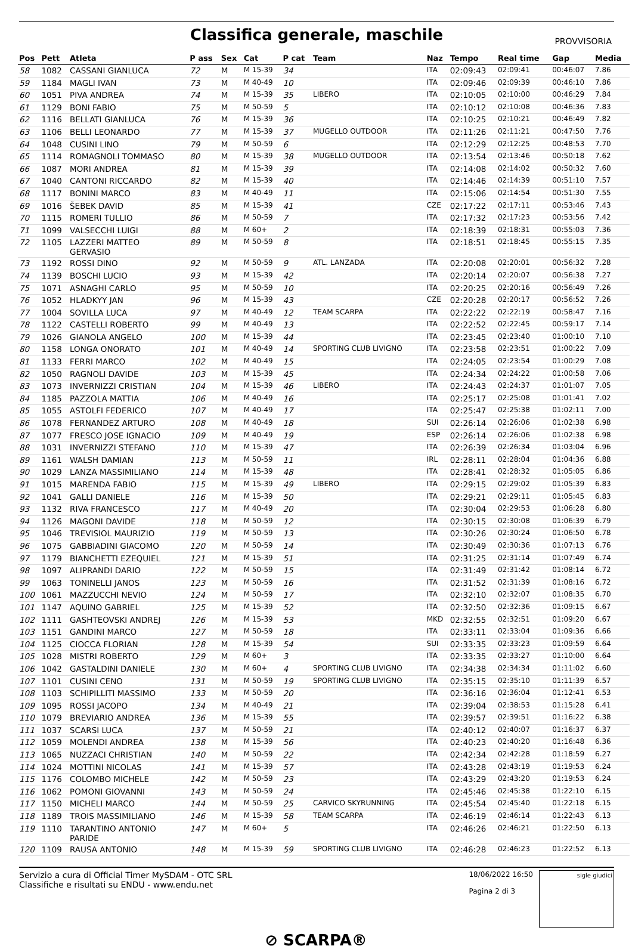Classifica generale, maschile
PROVVISORIA
| Pos | Pett | Atleta | P ass | Sex | Cat | P cat | Team | Naz | Tempo | Real time | Gap | Media |
| --- | --- | --- | --- | --- | --- | --- | --- | --- | --- | --- | --- | --- |
| 58 | 1082 | CASSANI GIANLUCA | 72 | M | M 15-39 | 34 | | ITA | 02:09:43 | 02:09:41 | 00:46:07 | 7.86 |
| 59 | 1184 | MAGLI IVAN | 73 | M | M 40-49 | 10 | | ITA | 02:09:46 | 02:09:39 | 00:46:10 | 7.86 |
| 60 | 1051 | PIVA ANDREA | 74 | M | M 15-39 | 35 | LIBERO | ITA | 02:10:05 | 02:10:00 | 00:46:29 | 7.84 |
| 61 | 1129 | BONI FABIO | 75 | M | M 50-59 | 5 | | ITA | 02:10:12 | 02:10:08 | 00:46:36 | 7.83 |
| 62 | 1116 | BELLATI GIANLUCA | 76 | M | M 15-39 | 36 | | ITA | 02:10:25 | 02:10:21 | 00:46:49 | 7.82 |
| 63 | 1106 | BELLI LEONARDO | 77 | M | M 15-39 | 37 | MUGELLO OUTDOOR | ITA | 02:11:26 | 02:11:21 | 00:47:50 | 7.76 |
| 64 | 1048 | CUSINI LINO | 79 | M | M 50-59 | 6 | | ITA | 02:12:29 | 02:12:25 | 00:48:53 | 7.70 |
| 65 | 1114 | ROMAGNOLI TOMMASO | 80 | M | M 15-39 | 38 | MUGELLO OUTDOOR | ITA | 02:13:54 | 02:13:46 | 00:50:18 | 7.62 |
| 66 | 1087 | MORI ANDREA | 81 | M | M 15-39 | 39 | | ITA | 02:14:08 | 02:14:02 | 00:50:32 | 7.60 |
| 67 | 1040 | CANTONI RICCARDO | 82 | M | M 15-39 | 40 | | ITA | 02:14:46 | 02:14:39 | 00:51:10 | 7.57 |
| 68 | 1117 | BONINI MARCO | 83 | M | M 40-49 | 11 | | ITA | 02:15:06 | 02:14:54 | 00:51:30 | 7.55 |
| 69 | 1016 | ŠEBEK DAVID | 85 | M | M 15-39 | 41 | | CZE | 02:17:22 | 02:17:11 | 00:53:46 | 7.43 |
| 70 | 1115 | ROMERI TULLIO | 86 | M | M 50-59 | 7 | | ITA | 02:17:32 | 02:17:23 | 00:53:56 | 7.42 |
| 71 | 1099 | VALSECCHI LUIGI | 88 | M | M 60+ | 2 | | ITA | 02:18:39 | 02:18:31 | 00:55:03 | 7.36 |
| 72 | 1105 | LAZZERI MATTEO GERVASIO | 89 | M | M 50-59 | 8 | | ITA | 02:18:51 | 02:18:45 | 00:55:15 | 7.35 |
| 73 | 1192 | ROSSI DINO | 92 | M | M 50-59 | 9 | ATL. LANZADA | ITA | 02:20:08 | 02:20:01 | 00:56:32 | 7.28 |
| 74 | 1139 | BOSCHI LUCIO | 93 | M | M 15-39 | 42 | | ITA | 02:20:14 | 02:20:07 | 00:56:38 | 7.27 |
| 75 | 1071 | ASNAGHI CARLO | 95 | M | M 50-59 | 10 | | ITA | 02:20:25 | 02:20:16 | 00:56:49 | 7.26 |
| 76 | 1052 | HLADKYY JAN | 96 | M | M 15-39 | 43 | | CZE | 02:20:28 | 02:20:17 | 00:56:52 | 7.26 |
| 77 | 1004 | SOVILLA LUCA | 97 | M | M 40-49 | 12 | TEAM SCARPA | ITA | 02:22:22 | 02:22:19 | 00:58:47 | 7.16 |
| 78 | 1122 | CASTELLI ROBERTO | 99 | M | M 40-49 | 13 | | ITA | 02:22:52 | 02:22:45 | 00:59:17 | 7.14 |
| 79 | 1026 | GIANOLA ANGELO | 100 | M | M 15-39 | 44 | | ITA | 02:23:45 | 02:23:40 | 01:00:10 | 7.10 |
| 80 | 1158 | LONGA ONORATO | 101 | M | M 40-49 | 14 | SPORTING CLUB LIVIGNO | ITA | 02:23:58 | 02:23:51 | 01:00:22 | 7.09 |
| 81 | 1133 | FERRI MARCO | 102 | M | M 40-49 | 15 | | ITA | 02:24:05 | 02:23:54 | 01:00:29 | 7.08 |
| 82 | 1050 | RAGNOLI DAVIDE | 103 | M | M 15-39 | 45 | | ITA | 02:24:34 | 02:24:22 | 01:00:58 | 7.06 |
| 83 | 1073 | INVERNIZZI CRISTIAN | 104 | M | M 15-39 | 46 | LIBERO | ITA | 02:24:43 | 02:24:37 | 01:01:07 | 7.05 |
| 84 | 1185 | PAZZOLA MATTIA | 106 | M | M 40-49 | 16 | | ITA | 02:25:17 | 02:25:08 | 01:01:41 | 7.02 |
| 85 | 1055 | ASTOLFI FEDERICO | 107 | M | M 40-49 | 17 | | ITA | 02:25:47 | 02:25:38 | 01:02:11 | 7.00 |
| 86 | 1078 | FERNANDEZ ARTURO | 108 | M | M 40-49 | 18 | | SUI | 02:26:14 | 02:26:06 | 01:02:38 | 6.98 |
| 87 | 1077 | FRESCO JOSE IGNACIO | 109 | M | M 40-49 | 19 | | ESP | 02:26:14 | 02:26:06 | 01:02:38 | 6.98 |
| 88 | 1031 | INVERNIZZI STEFANO | 110 | M | M 15-39 | 47 | | ITA | 02:26:39 | 02:26:34 | 01:03:04 | 6.96 |
| 89 | 1161 | WALSH DAMIAN | 113 | M | M 50-59 | 11 | | IRL | 02:28:11 | 02:28:04 | 01:04:36 | 6.88 |
| 90 | 1029 | LANZA MASSIMILIANO | 114 | M | M 15-39 | 48 | | ITA | 02:28:41 | 02:28:32 | 01:05:05 | 6.86 |
| 91 | 1015 | MARENDA FABIO | 115 | M | M 15-39 | 49 | LIBERO | ITA | 02:29:15 | 02:29:02 | 01:05:39 | 6.83 |
| 92 | 1041 | GALLI DANIELE | 116 | M | M 15-39 | 50 | | ITA | 02:29:21 | 02:29:11 | 01:05:45 | 6.83 |
| 93 | 1132 | RIVA FRANCESCO | 117 | M | M 40-49 | 20 | | ITA | 02:30:04 | 02:29:53 | 01:06:28 | 6.80 |
| 94 | 1126 | MAGONI DAVIDE | 118 | M | M 50-59 | 12 | | ITA | 02:30:15 | 02:30:08 | 01:06:39 | 6.79 |
| 95 | 1046 | TREVISIOL MAURIZIO | 119 | M | M 50-59 | 13 | | ITA | 02:30:26 | 02:30:24 | 01:06:50 | 6.78 |
| 96 | 1075 | GABBIADINI GIACOMO | 120 | M | M 50-59 | 14 | | ITA | 02:30:49 | 02:30:36 | 01:07:13 | 6.76 |
| 97 | 1179 | BIANCHETTI EZEQUIEL | 121 | M | M 15-39 | 51 | | ITA | 02:31:25 | 02:31:14 | 01:07:49 | 6.74 |
| 98 | 1097 | ALIPRANDI DARIO | 122 | M | M 50-59 | 15 | | ITA | 02:31:49 | 02:31:42 | 01:08:14 | 6.72 |
| 99 | 1063 | TONINELLI JANOS | 123 | M | M 50-59 | 16 | | ITA | 02:31:52 | 02:31:39 | 01:08:16 | 6.72 |
| 100 | 1061 | MAZZUCCHI NEVIO | 124 | M | M 50-59 | 17 | | ITA | 02:32:10 | 02:32:07 | 01:08:35 | 6.70 |
| 101 | 1147 | AQUINO GABRIEL | 125 | M | M 15-39 | 52 | | ITA | 02:32:50 | 02:32:36 | 01:09:15 | 6.67 |
| 102 | 1111 | GASHTEOVSKI ANDREJ | 126 | M | M 15-39 | 53 | | MKD | 02:32:55 | 02:32:51 | 01:09:20 | 6.67 |
| 103 | 1151 | GANDINI MARCO | 127 | M | M 50-59 | 18 | | ITA | 02:33:11 | 02:33:04 | 01:09:36 | 6.66 |
| 104 | 1125 | CIOCCA FLORIAN | 128 | M | M 15-39 | 54 | | SUI | 02:33:35 | 02:33:23 | 01:09:59 | 6.64 |
| 105 | 1028 | MISTRI ROBERTO | 129 | M | M 60+ | 3 | | ITA | 02:33:35 | 02:33:27 | 01:10:00 | 6.64 |
| 106 | 1042 | GASTALDINI DANIELE | 130 | M | M 60+ | 4 | SPORTING CLUB LIVIGNO | ITA | 02:34:38 | 02:34:34 | 01:11:02 | 6.60 |
| 107 | 1101 | CUSINI CENO | 131 | M | M 50-59 | 19 | SPORTING CLUB LIVIGNO | ITA | 02:35:15 | 02:35:10 | 01:11:39 | 6.57 |
| 108 | 1103 | SCHIPILLITI MASSIMO | 133 | M | M 50-59 | 20 | | ITA | 02:36:16 | 02:36:04 | 01:12:41 | 6.53 |
| 109 | 1095 | ROSSI JACOPO | 134 | M | M 40-49 | 21 | | ITA | 02:39:04 | 02:38:53 | 01:15:28 | 6.41 |
| 110 | 1079 | BREVIARIO ANDREA | 136 | M | M 15-39 | 55 | | ITA | 02:39:57 | 02:39:51 | 01:16:22 | 6.38 |
| 111 | 1037 | SCARSI LUCA | 137 | M | M 50-59 | 21 | | ITA | 02:40:12 | 02:40:07 | 01:16:37 | 6.37 |
| 112 | 1059 | MOLENDI ANDREA | 138 | M | M 15-39 | 56 | | ITA | 02:40:23 | 02:40:20 | 01:16:48 | 6.36 |
| 113 | 1065 | NUZZACI CHRISTIAN | 140 | M | M 50-59 | 22 | | ITA | 02:42:34 | 02:42:28 | 01:18:59 | 6.27 |
| 114 | 1024 | MOTTINI NICOLAS | 141 | M | M 15-39 | 57 | | ITA | 02:43:28 | 02:43:19 | 01:19:53 | 6.24 |
| 115 | 1176 | COLOMBO MICHELE | 142 | M | M 50-59 | 23 | | ITA | 02:43:29 | 02:43:20 | 01:19:53 | 6.24 |
| 116 | 1062 | POMONI GIOVANNI | 143 | M | M 50-59 | 24 | | ITA | 02:45:46 | 02:45:38 | 01:22:10 | 6.15 |
| 117 | 1150 | MICHELI MARCO | 144 | M | M 50-59 | 25 | CARVICO SKYRUNNING | ITA | 02:45:54 | 02:45:40 | 01:22:18 | 6.15 |
| 118 | 1189 | TROIS MASSIMILIANO | 146 | M | M 15-39 | 58 | TEAM SCARPA | ITA | 02:46:19 | 02:46:14 | 01:22:43 | 6.13 |
| 119 | 1110 | TARANTINO ANTONIO PARIDE | 147 | M | M 60+ | 5 | | ITA | 02:46:26 | 02:46:21 | 01:22:50 | 6.13 |
| 120 | 1109 | RAUSA ANTONIO | 148 | M | M 15-39 | 59 | SPORTING CLUB LIVIGNO | ITA | 02:46:28 | 02:46:23 | 01:22:52 | 6.13 |
Servizio a cura di Official Timer MySDAM - OTC SRL
Classifiche e risultati su ENDU - www.endu.net
18/06/2022 16:50
Pagina 2 di 3
sigle giudici
⊘ SCARPA®